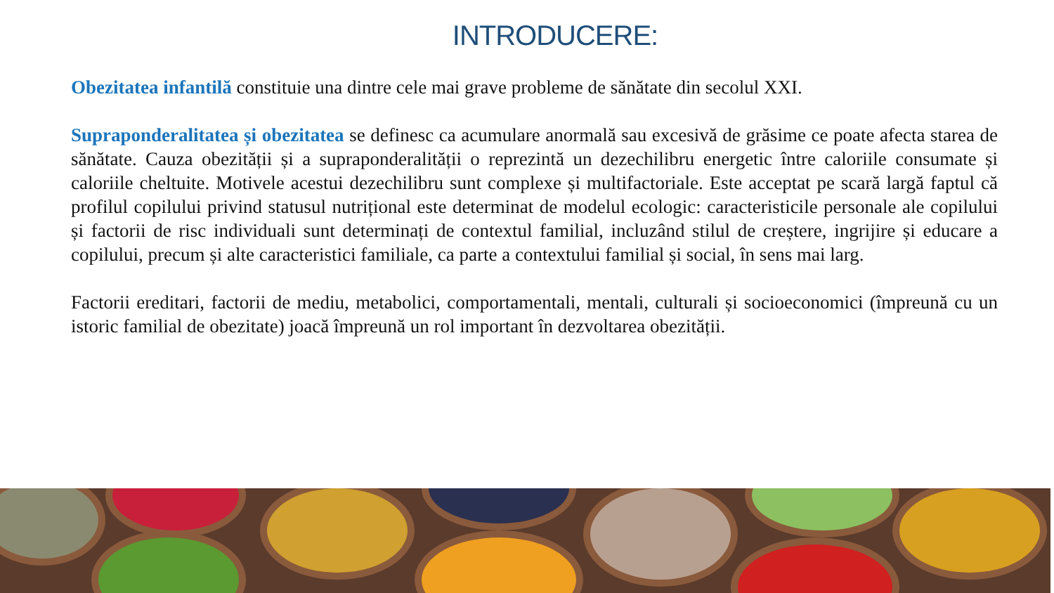INTRODUCERE:
Obezitatea infantilă constituie una dintre cele mai grave probleme de sănătate din secolul XXI.
Supraponderalitatea și obezitatea se definesc ca acumulare anormală sau excesivă de grăsime ce poate afecta starea de sănătate. Cauza obezității și a supraponderalității o reprezintă un dezechilibru energetic între caloriile consumate și caloriile cheltuite. Motivele acestui dezechilibru sunt complexe și multifactoriale. Este acceptat pe scară largă faptul că profilul copilului privind statusul nutrițional este determinat de modelul ecologic: caracteristicile personale ale copilului și factorii de risc individuali sunt determinați de contextul familial, incluzând stilul de creștere, ingrijire și educare a copilului, precum și alte caracteristici familiale, ca parte a contextului familial și social, în sens mai larg.
Factorii ereditari, factorii de mediu, metabolici, comportamentali, mentali, culturali și socioeconomici (împreună cu un istoric familial de obezitate) joacă împreună un rol important în dezvoltarea obezității.